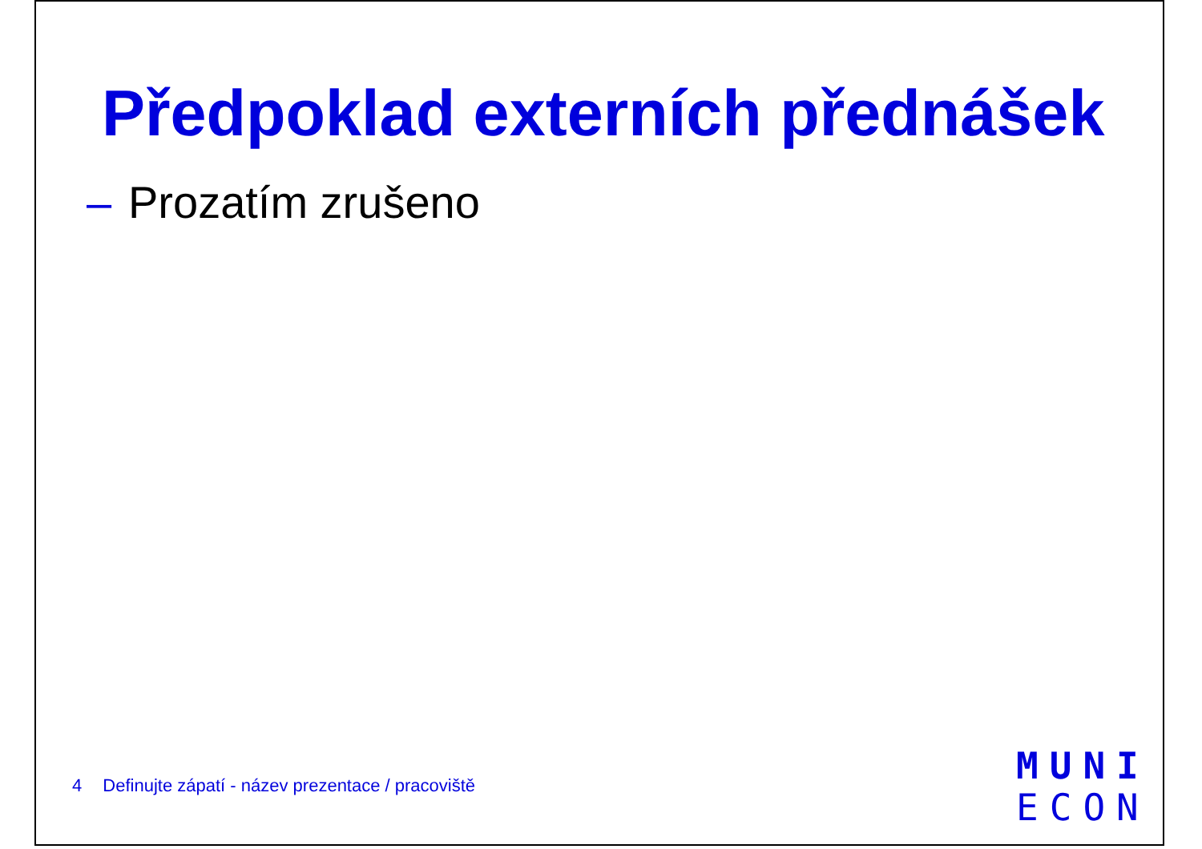Předpoklad externích přednášek
– Prozatím zrušeno
4 Definujte zápatí - název prezentace / pracoviště
MUNI
ECON